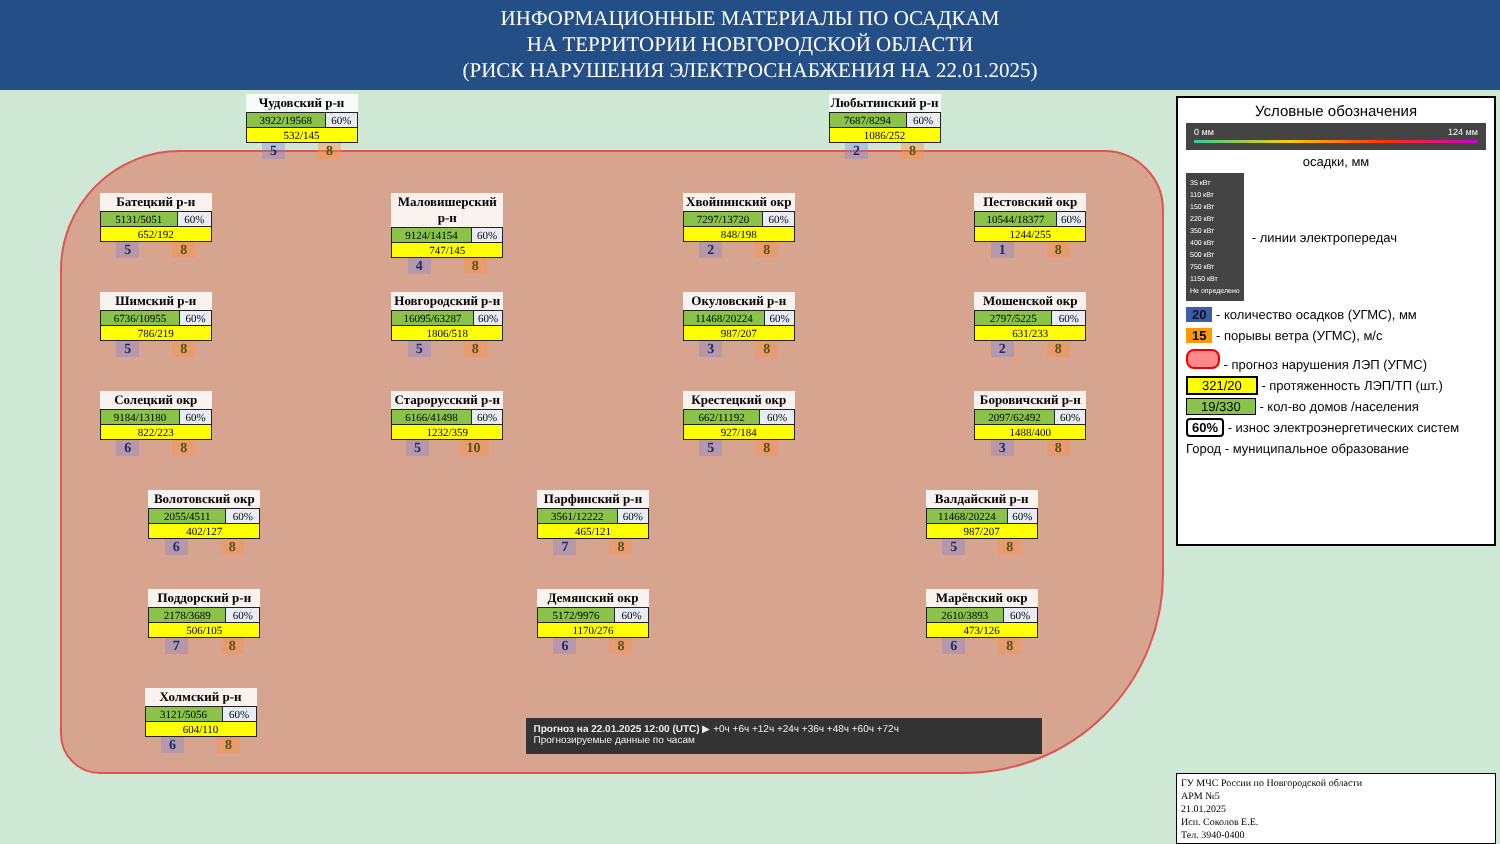ИНФОРМАЦИОННЫЕ МАТЕРИАЛЫ ПО ОСАДКАМ
НА ТЕРРИТОРИИ НОВГОРОДСКОЙ ОБЛАСТИ
(РИСК НАРУШЕНИЯ ЭЛЕКТРОСНАБЖЕНИЯ НА 22.01.2025)
Чудовский р-н
| 3922/19568 | 60% |
| 532/145 | |
5 8
Любытинский р-н
| 7687/8294 | 60% |
| 1086/252 | |
2 8
Батецкий р-н
| 5131/5051 | 60% |
| 652/192 | |
5 8
Маловишерский р-н
| 9124/14154 | 60% |
| 747/145 | |
4 8
Хвойнинский окр
| 7297/13720 | 60% |
| 848/198 | |
2 8
Пестовский окр
| 10544/18377 | 60% |
| 1244/255 | |
1 8
Шимский р-н
| 6736/10955 | 60% |
| 786/219 | |
5 8
Новгородский р-н
| 16095/63287 | 60% |
| 1806/518 | |
5 8
Окуловский р-н
| 11468/20224 | 60% |
| 987/207 | |
3 8
Мошенской окр
| 2797/5225 | 60% |
| 631/233 | |
2 8
Солецкий окр
| 9184/13180 | 60% |
| 822/223 | |
6 8
Старорусский р-н
| 6166/41498 | 60% |
| 1232/359 | |
5 10
Крестецкий окр
| 662/11192 | 60% |
| 927/184 | |
5 8
Боровичский р-н
| 2097/62492 | 60% |
| 1488/400 | |
3 8
Волотовский окр
| 2055/4511 | 60% |
| 402/127 | |
6 8
Парфинский р-н
| 3561/12222 | 60% |
| 465/121 | |
7 8
Валдайский р-н
| 11468/20224 | 60% |
| 987/207 | |
5 8
Поддорский р-н
| 2178/3689 | 60% |
| 506/105 | |
7 8
Демянский окр
| 5172/9976 | 60% |
| 1170/276 | |
6 8
Марёвский окр
| 2610/3893 | 60% |
| 473/126 | |
6 8
Холмский р-н
| 3121/5056 | 60% |
| 604/110 | |
6 8
Прогноз на 22.01.2025 12:00 (UTC) ▶ +0ч +6ч +12ч +24ч +36ч +48ч +60ч +72ч
Прогнозируемые данные по часам
Условные обозначения
0 мм 124 мм
осадки, мм
35 кВт
110 кВт
150 кВт
220 кВт
350 кВт
400 кВт
500 кВт
750 кВт
1150 кВт
Не определено
- линии электропередач
20 - количество осадков (УГМС), мм
15 - порывы ветра (УГМС), м/с
- прогноз нарушения ЛЭП (УГМС)
321/20 - протяженность ЛЭП/ТП (шт.)
19/330 - кол-во домов /населения
60% - износ электроэнергетических систем
Город - муниципальное образование
ГУ МЧС России по Новгородской области
АРМ №5
21.01.2025
Исп. Соколов Е.Е.
Тел. 3940-0400